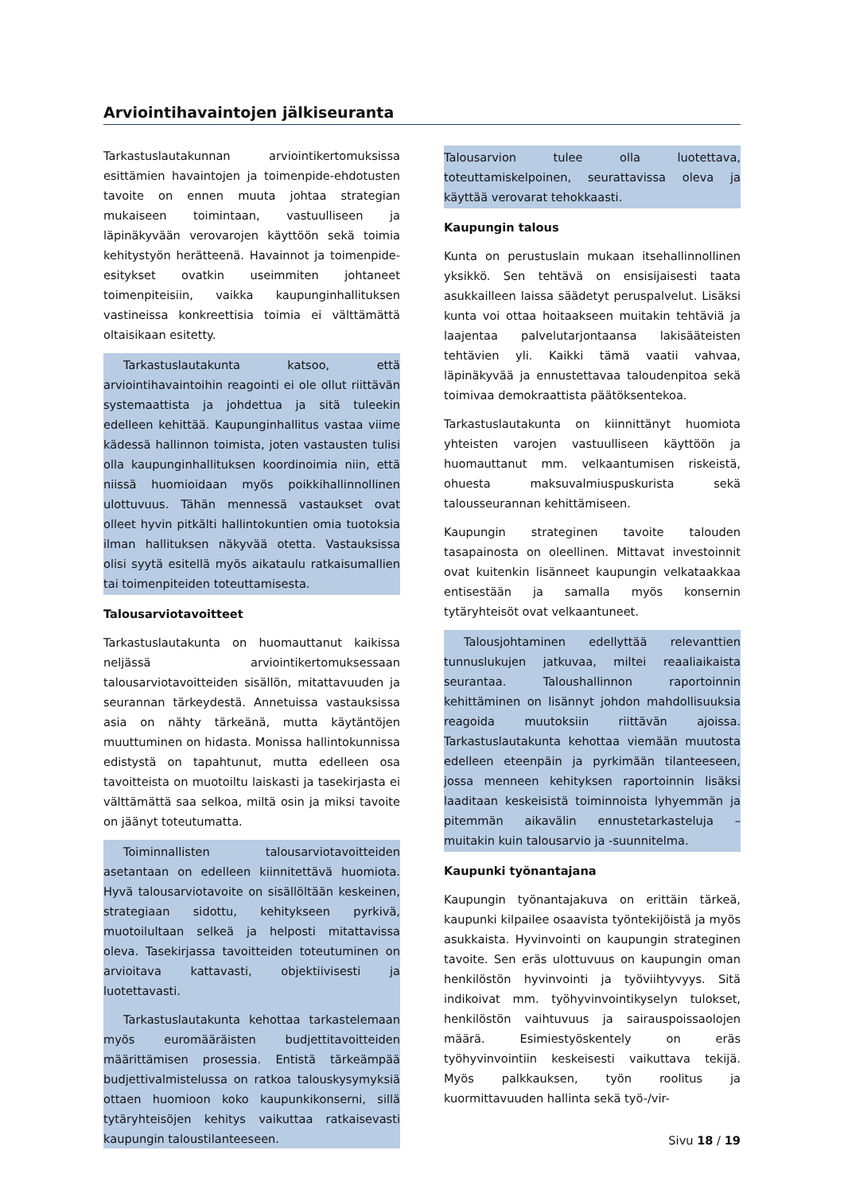Arviointihavaintojen jälkiseuranta
Tarkastuslautakunnan arviointikertomuksissa esittämien havaintojen ja toimenpide-ehdotusten tavoite on ennen muuta johtaa strategian mukaiseen toimintaan, vastuulliseen ja läpinäkyvään verovarojen käyttöön sekä toimia kehitystyön herätteenä. Havainnot ja toimenpide-esitykset ovatkin useimmiten johtaneet toimenpiteisiin, vaikka kaupunginhallituksen vastineissa konkreettisia toimia ei välttämättä oltaisikaan esitetty.
Tarkastuslautakunta katsoo, että arviointihavaintoihin reagointi ei ole ollut riittävän systemaattista ja johdettua ja sitä tuleekin edelleen kehittää. Kaupunginhallitus vastaa viime kädessä hallinnon toimista, joten vastausten tulisi olla kaupunginhallituksen koordinoimia niin, että niissä huomioidaan myös poikkihallinnollinen ulottuvuus. Tähän mennessä vastaukset ovat olleet hyvin pitkälti hallintokuntien omia tuotoksia ilman hallituksen näkyvää otetta. Vastauksissa olisi syytä esitellä myös aikataulu ratkaisumallien tai toimenpiteiden toteuttamisesta.
Talousarviotavoitteet
Tarkastuslautakunta on huomauttanut kaikissa neljässä arviointikertomuksessaan talousarviotavoitteiden sisällön, mitattavuuden ja seurannan tärkeydestä. Annetuissa vastauksissa asia on nähty tärkeänä, mutta käytäntöjen muuttuminen on hidasta. Monissa hallintokunnissa edistystä on tapahtunut, mutta edelleen osa tavoitteista on muotoiltu laiskasti ja tasekirjasta ei välttämättä saa selkoa, miltä osin ja miksi tavoite on jäänyt toteutumatta.
Toiminnallisten talousarviotavoitteiden asetantaan on edelleen kiinnitettävä huomiota. Hyvä talousarviotavoite on sisällöltään keskeinen, strategiaan sidottu, kehitykseen pyrkivä, muotoilultaan selkeä ja helposti mitattavissa oleva. Tasekirjassa tavoitteiden toteutuminen on arvioitava kattavasti, objektiivisesti ja luotettavasti.
Tarkastuslautakunta kehottaa tarkastelemaan myös euromääräisten budjettitavoitteiden määrittämisen prosessia. Entistä tärkeämpää budjettivalmistelussa on ratkoa talouskysymyksiä ottaen huomioon koko kaupunkikonserni, sillä tytäryhteisöjen kehitys vaikuttaa ratkaisevasti kaupungin taloustilanteeseen.
Talousarvion tulee olla luotettava, toteuttamiskelpoinen, seurattavissa oleva ja käyttää verovarat tehokkaasti.
Kaupungin talous
Kunta on perustuslain mukaan itsehallinnollinen yksikkö. Sen tehtävä on ensisijaisesti taata asukkailleen laissa säädetyt peruspalvelut. Lisäksi kunta voi ottaa hoitaakseen muitakin tehtäviä ja laajentaa palvelutarjontaansa lakisääteisten tehtävien yli. Kaikki tämä vaatii vahvaa, läpinäkyvää ja ennustettavaa taloudenpitoa sekä toimivaa demokraattista päätöksentekoa.
Tarkastuslautakunta on kiinnittänyt huomiota yhteisten varojen vastuulliseen käyttöön ja huomauttanut mm. velkaantumisen riskeistä, ohuesta maksuvalmiuspuskurista sekä talousseurannan kehittämiseen.
Kaupungin strateginen tavoite talouden tasapainosta on oleellinen. Mittavat investoinnit ovat kuitenkin lisänneet kaupungin velkataakkaa entisestään ja samalla myös konsernin tytäryhteisöt ovat velkaantuneet.
Talousjohtaminen edellyttää relevanttien tunnuslukujen jatkuvaa, miltei reaaliaikaista seurantaa. Taloushallinnon raportoinnin kehittäminen on lisännyt johdon mahdollisuuksia reagoida muutoksiin riittävän ajoissa. Tarkastuslautakunta kehottaa viemään muutosta edelleen eteenpäin ja pyrkimään tilanteeseen, jossa menneen kehityksen raportoinnin lisäksi laaditaan keskeisistä toiminnoista lyhyemmän ja pitemmän aikavälin ennustetarkasteluja – muitakin kuin talousarvio ja -suunnitelma.
Kaupunki työnantajana
Kaupungin työnantajakuva on erittäin tärkeä, kaupunki kilpailee osaavista työntekijöistä ja myös asukkaista. Hyvinvointi on kaupungin strateginen tavoite. Sen eräs ulottuvuus on kaupungin oman henkilöstön hyvinvointi ja työviihtyvyys. Sitä indikoivat mm. työhyvinvointikyselyn tulokset, henkilöstön vaihtuvuus ja sairauspoissaolojen määrä. Esimiestyöskentely on eräs työhyvinvointiin keskeisesti vaikuttava tekijä. Myös palkkauksen, työn roolitus ja kuormittavuuden hallinta sekä työ-/vir-
Sivu 18 / 19